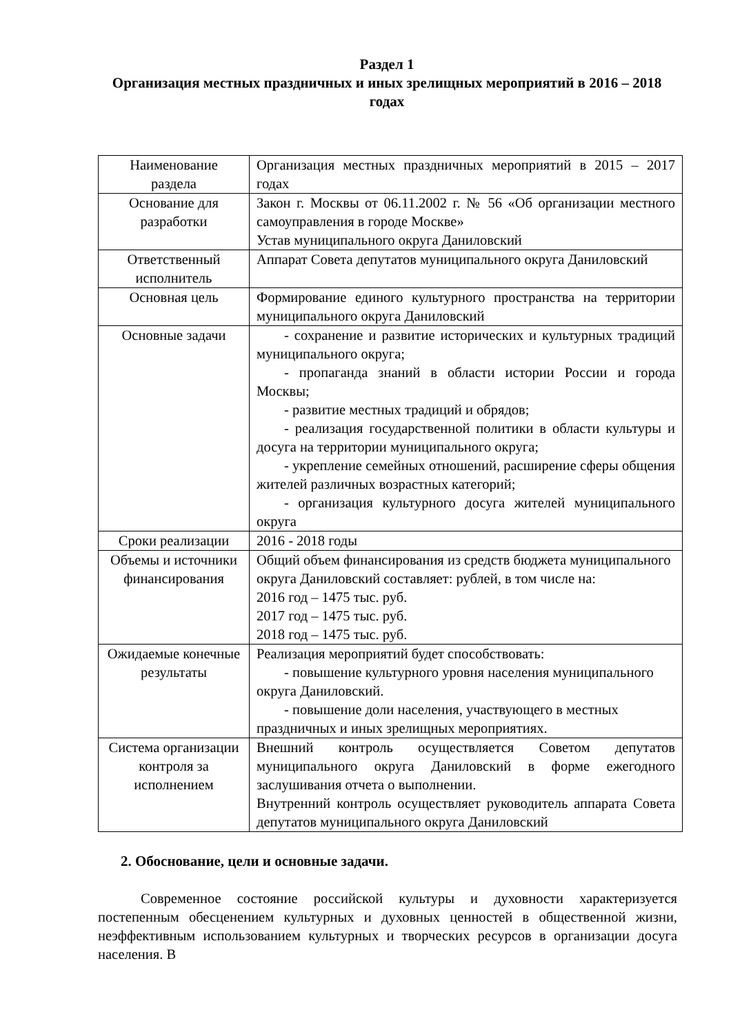Раздел 1
Организация местных праздничных и иных зрелищных мероприятий в 2016 – 2018 годах
| Наименование раздела | Организация местных праздничных мероприятий в 2015 – 2017 годах |
| Основание для разработки | Закон г. Москвы от 06.11.2002 г. № 56 «Об организации местного самоуправления в городе Москве» Устав муниципального округа Даниловский |
| Ответственный исполнитель | Аппарат Совета депутатов муниципального округа Даниловский |
| Основная цель | Формирование единого культурного пространства на территории муниципального округа Даниловский |
| Основные задачи | - сохранение и развитие исторических и культурных традиций муниципального округа; - пропаганда знаний в области истории России и города Москвы; - развитие местных традиций и обрядов; - реализация государственной политики в области культуры и досуга на территории муниципального округа; - укрепление семейных отношений, расширение сферы общения жителей различных возрастных категорий; - организация культурного досуга жителей муниципального округа |
| Сроки реализации | 2016 - 2018 годы |
| Объемы и источники финансирования | Общий объем финансирования из средств бюджета муниципального округа Даниловский составляет: рублей, в том числе на: 2016 год – 1475 тыс. руб. 2017 год – 1475 тыс. руб. 2018 год – 1475 тыс. руб. |
| Ожидаемые конечные результаты | Реализация мероприятий будет способствовать: - повышение культурного уровня населения муниципального округа Даниловский. - повышение доли населения, участвующего в местных праздничных и иных зрелищных мероприятиях. |
| Система организации контроля за исполнением | Внешний контроль осуществляется Советом депутатов муниципального округа Даниловский в форме ежегодного заслушивания отчета о выполнении. Внутренний контроль осуществляет руководитель аппарата Совета депутатов муниципального округа Даниловский |
2. Обоснование, цели и основные задачи.
Современное состояние российской культуры и духовности характеризуется постепенным обесценением культурных и духовных ценностей в общественной жизни, неэффективным использованием культурных и творческих ресурсов в организации досуга населения. В